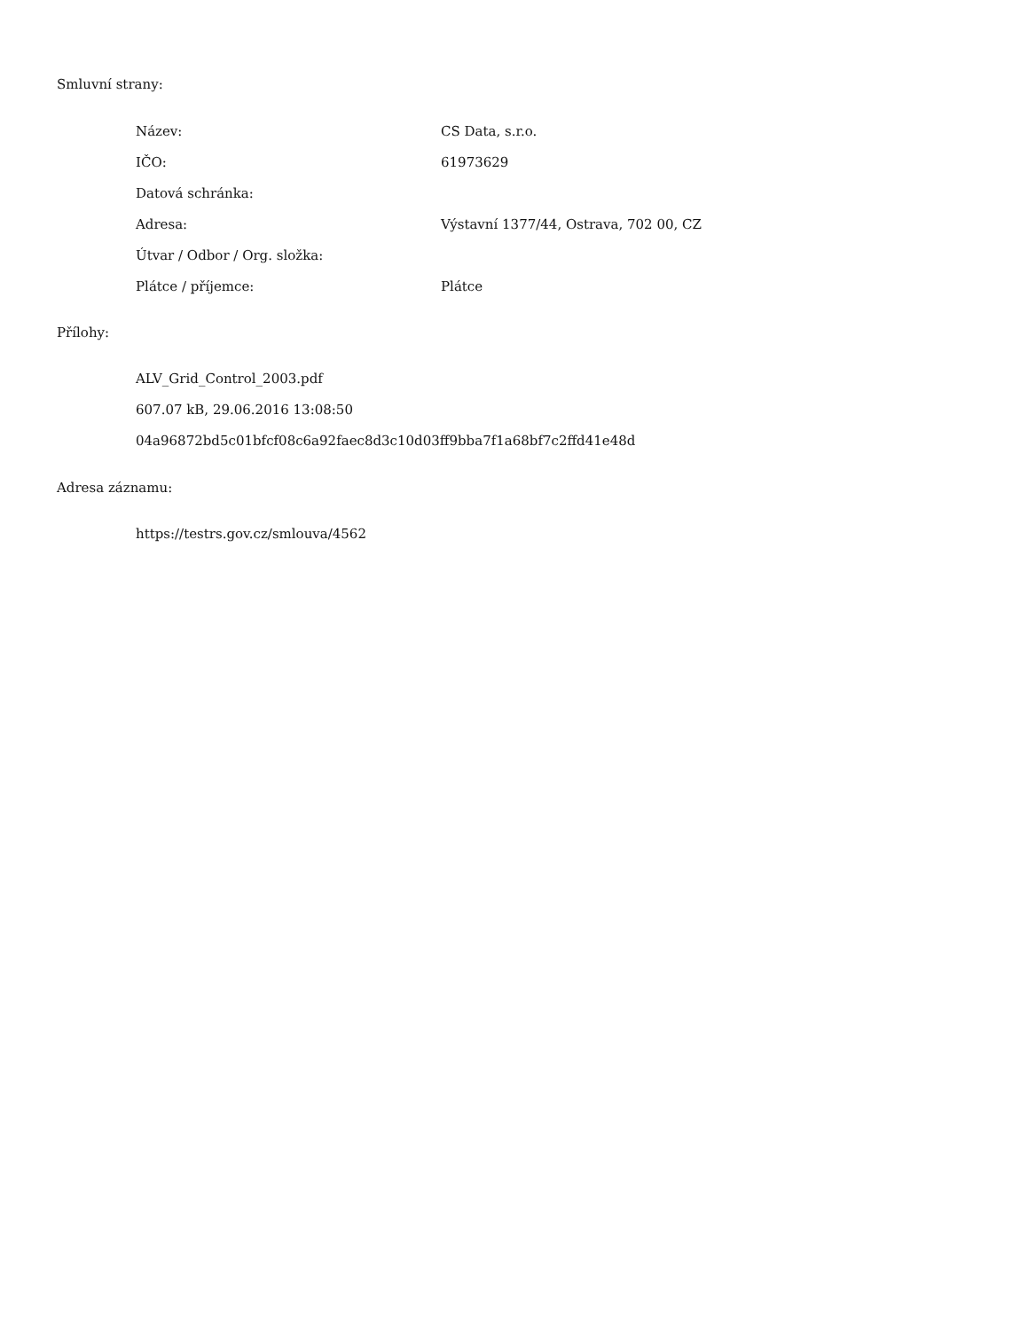Smluvní strany:
| Název: | CS Data, s.r.o. |
| IČO: | 61973629 |
| Datová schránka: | |
| Adresa: | Výstavní 1377/44, Ostrava, 702 00, CZ |
| Útvar / Odbor / Org. složka: | |
| Plátce / příjemce: | Plátce |
Přílohy:
ALV_Grid_Control_2003.pdf
607.07 kB, 29.06.2016 13:08:50
04a96872bd5c01bfcf08c6a92faec8d3c10d03ff9bba7f1a68bf7c2ffd41e48d
Adresa záznamu:
https://testrs.gov.cz/smlouva/4562